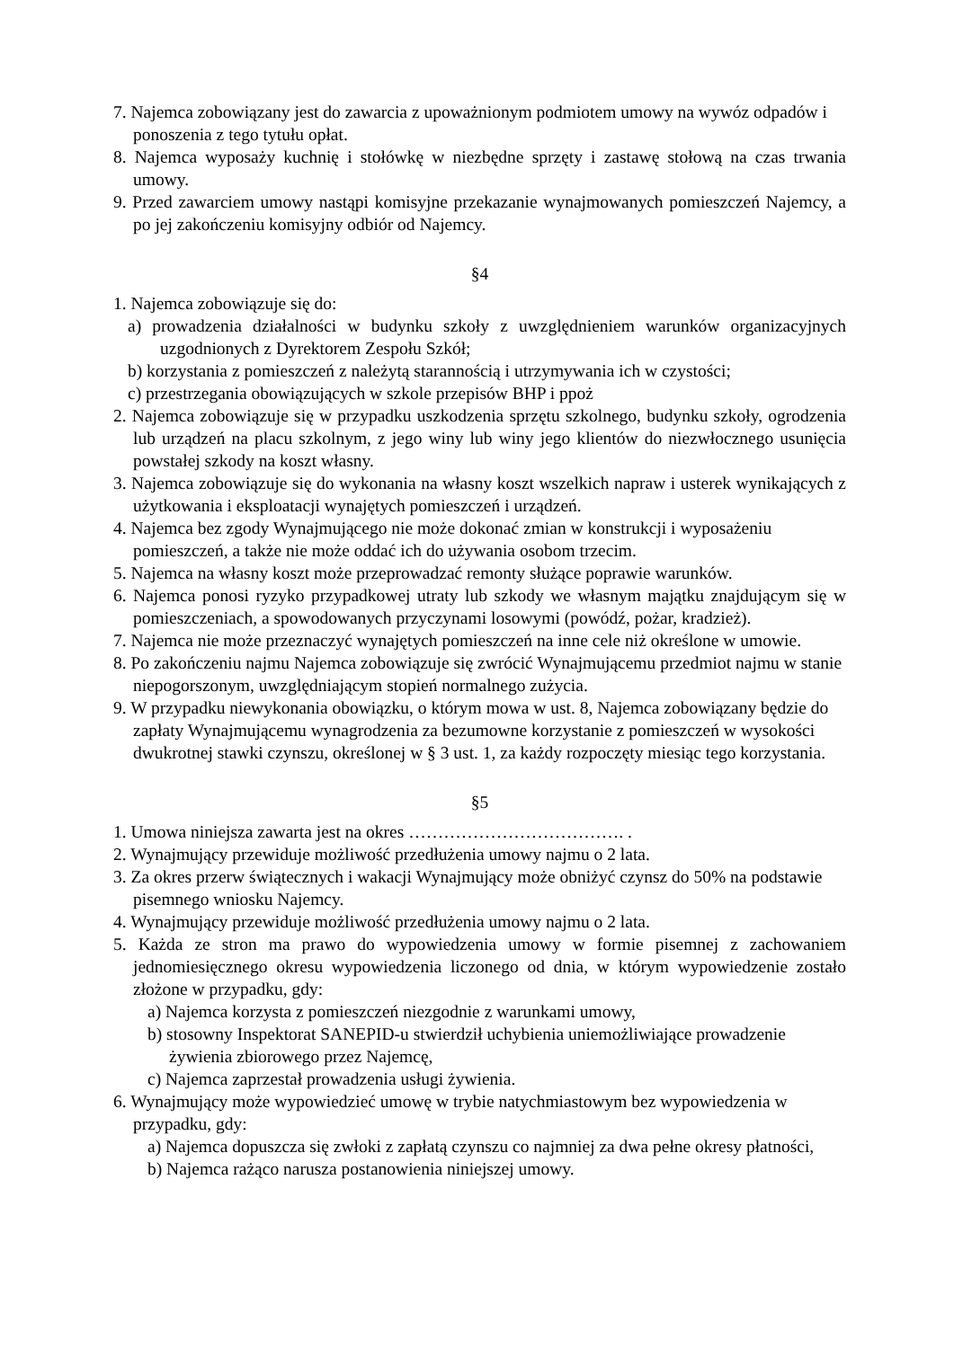7. Najemca zobowiązany jest do zawarcia z upoważnionym podmiotem umowy na wywóz odpadów i ponoszenia z tego tytułu opłat.
8. Najemca wyposaży kuchnię i stołówkę w niezbędne sprzęty i zastawę stołową na czas trwania umowy.
9. Przed zawarciem umowy nastąpi komisyjne przekazanie wynajmowanych pomieszczeń Najemcy, a po jej zakończeniu komisyjny odbiór od Najemcy.
§4
1. Najemca zobowiązuje się do:
a) prowadzenia działalności w budynku szkoły z uwzględnieniem warunków organizacyjnych uzgodnionych z Dyrektorem Zespołu Szkół;
b) korzystania z pomieszczeń z należytą starannością i utrzymywania ich w czystości;
c) przestrzegania obowiązujących w szkole przepisów BHP i ppoż
2. Najemca zobowiązuje się w przypadku uszkodzenia sprzętu szkolnego, budynku szkoły, ogrodzenia lub urządzeń na placu szkolnym, z jego winy lub winy jego klientów do niezwłocznego usunięcia powstałej szkody na koszt własny.
3. Najemca zobowiązuje się do wykonania na własny koszt wszelkich napraw i usterek wynikających z użytkowania i eksploatacji wynajętych pomieszczeń i urządzeń.
4. Najemca bez zgody Wynajmującego nie może dokonać zmian w konstrukcji i wyposażeniu pomieszczeń, a także nie może oddać ich do używania osobom trzecim.
5. Najemca na własny koszt może przeprowadzać remonty służące poprawie warunków.
6. Najemca ponosi ryzyko przypadkowej utraty lub szkody we własnym majątku znajdującym się w pomieszczeniach, a spowodowanych przyczynami losowymi (powódź, pożar, kradzież).
7. Najemca nie może przeznaczyć wynajętych pomieszczeń na inne cele niż określone w umowie.
8. Po zakończeniu najmu Najemca zobowiązuje się zwrócić Wynajmującemu przedmiot najmu w stanie niepogorszonym, uwzględniającym stopień normalnego zużycia.
9. W przypadku niewykonania obowiązku, o którym mowa w ust. 8, Najemca zobowiązany będzie do zapłaty Wynajmującemu wynagrodzenia za bezumowne korzystanie z pomieszczeń w wysokości dwukrotnej stawki czynszu, określonej w § 3 ust. 1, za każdy rozpoczęty miesiąc tego korzystania.
§5
1. Umowa niniejsza zawarta jest na okres ………………………………. .
2. Wynajmujący przewiduje możliwość przedłużenia umowy najmu o 2 lata.
3. Za okres przerw świątecznych i wakacji Wynajmujący może obniżyć czynsz do 50% na podstawie pisemnego wniosku Najemcy.
4. Wynajmujący przewiduje możliwość przedłużenia umowy najmu o 2 lata.
5. Każda ze stron ma prawo do wypowiedzenia umowy w formie pisemnej z zachowaniem jednomiesięcznego okresu wypowiedzenia liczonego od dnia, w którym wypowiedzenie zostało złożone w przypadku, gdy:
a) Najemca korzysta z pomieszczeń niezgodnie z warunkami umowy,
b) stosowny Inspektorat SANEPID-u stwierdził uchybienia uniemożliwiające prowadzenie żywienia zbiorowego przez Najemcę,
c) Najemca zaprzestał prowadzenia usługi żywienia.
6. Wynajmujący może wypowiedzieć umowę w trybie natychmiastowym bez wypowiedzenia w przypadku, gdy:
a) Najemca dopuszcza się zwłoki z zapłatą czynszu co najmniej za dwa pełne okresy płatności,
b) Najemca rażąco narusza postanowienia niniejszej umowy.